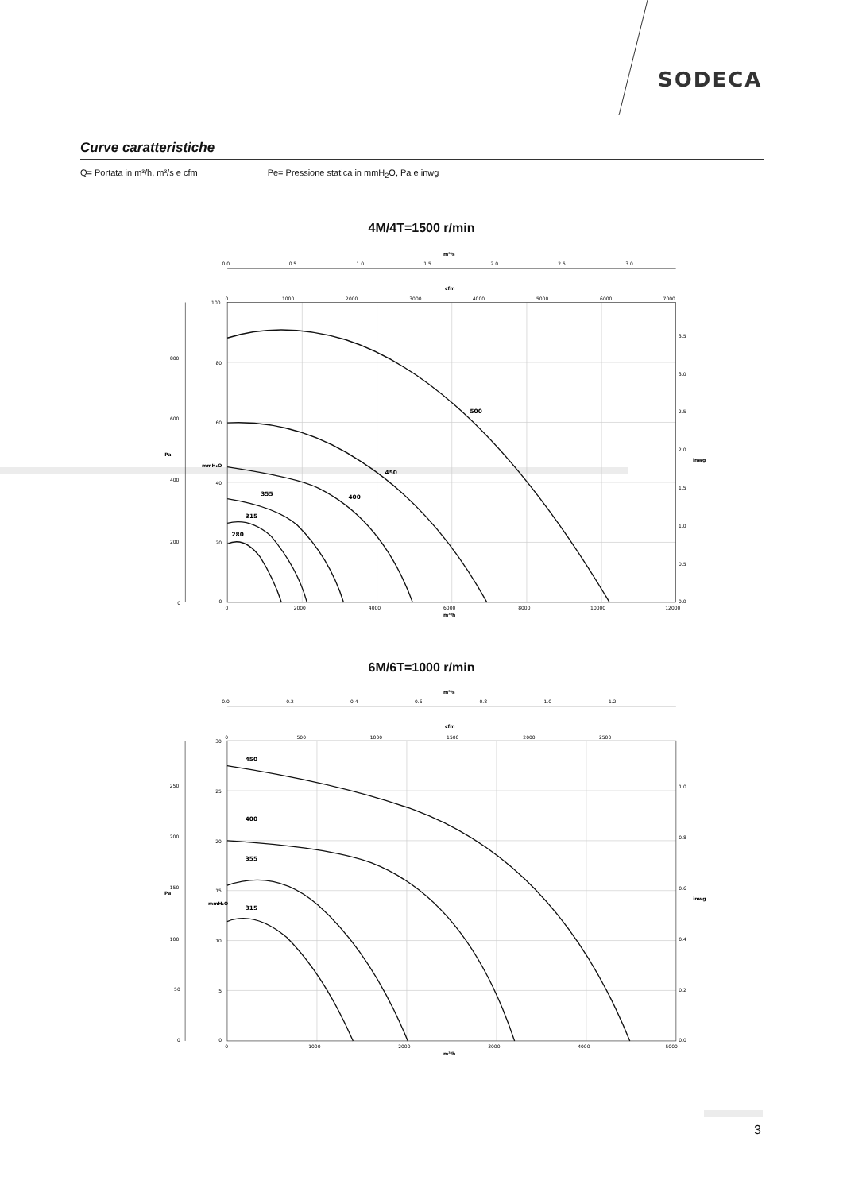SODECA
Curve caratteristiche
Q= Portata in m³/h, m³/s e cfm Pe= Pressione statica in mmH<sub>2</sub>O, Pa e inwg
4M/4T=1500 r/min
500
450
400
355
315
280
0.0
0.5
1.0
1.5
2.0
2.5
3.0
m³/s
cfm
0
1000
2000
3000
4000
5000
6000
7000
100
80
60
40
20
0
800
600
400
200
0
3.5
3.0
2.5
2.0
1.5
1.0
0.5
0.0
0
2000
4000
6000
8000
10000
12000
m³/h
Pa
mmH₂O
inwg
6M/6T=1000 r/min
450
400
355
315
m³/s
0.0
0.2
0.4
0.6
0.8
1.0
1.2
cfm
0
500
1000
1500
2000
2500
30
25
20
15
10
5
0
250
200
150
100
50
0
1.0
0.8
0.6
0.4
0.2
0.0
0
1000
2000
3000
4000
5000
m³/h
Pa
mmH₂O
inwg
3